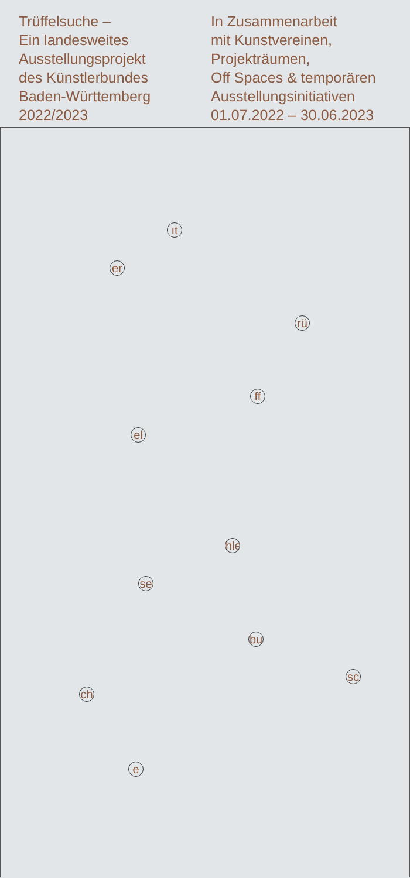Trüffelsuche –
Ein landesweites
Ausstellungsprojekt
des Künstlerbundes
Baden-Württemberg
2022/2023
In Zusammenarbeit
mit Kunstvereinen,
Projekträumen,
Off Spaces & temporären
Ausstellungsinitiativen
01.07.2022 – 30.06.2023
ıt
er
rü
ff
el
hle
se
bu
sc
ch
e